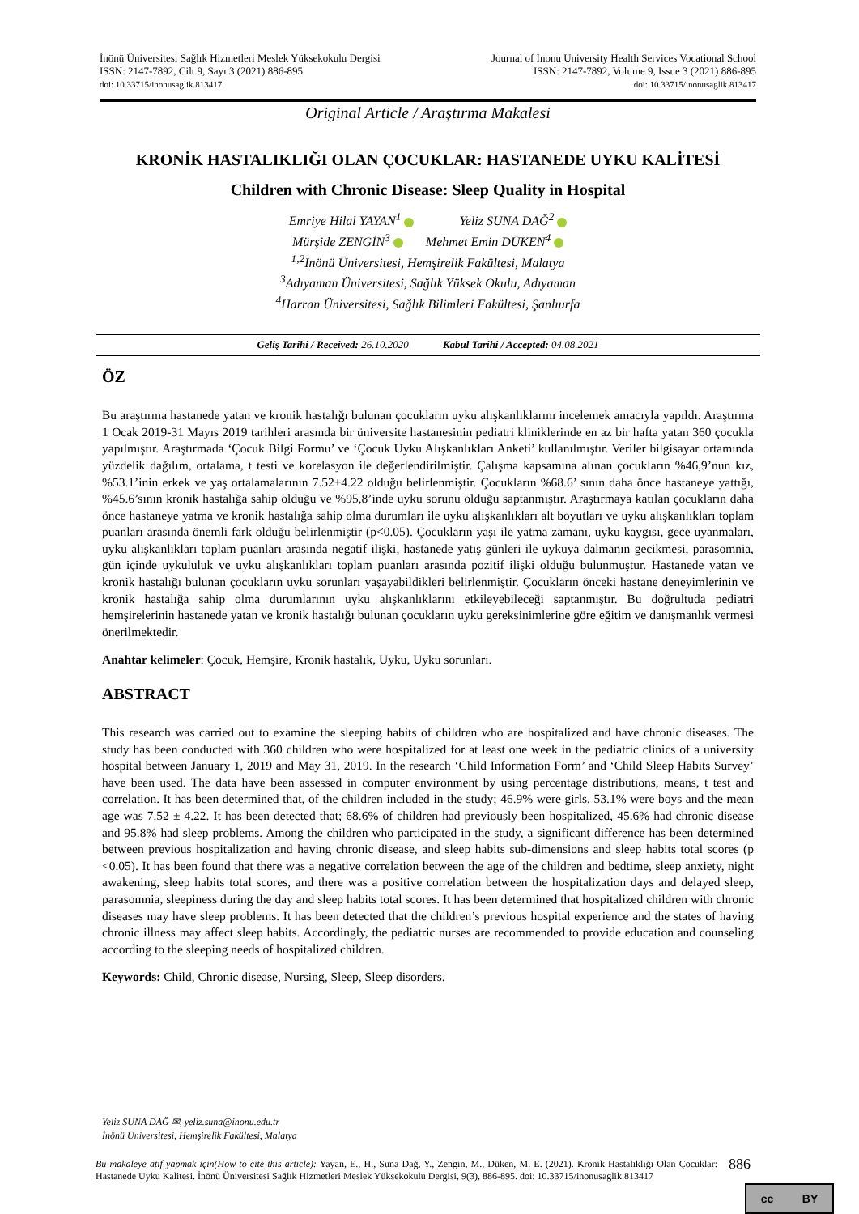İnönü Üniversitesi Sağlık Hizmetleri Meslek Yüksekokulu Dergisi
ISSN: 2147-7892, Cilt 9, Sayı 3 (2021) 886-895
doi: 10.33715/inonusaglik.813417
Journal of Inonu University Health Services Vocational School
ISSN: 2147-7892, Volume 9, Issue 3 (2021) 886-895
doi: 10.33715/inonusaglik.813417
Original Article / Araştırma Makalesi
KRONİK HASTALIKLIĞI OLAN ÇOCUKLAR: HASTANEDE UYKU KALİTESİ
Children with Chronic Disease: Sleep Quality in Hospital
Emriye Hilal YAYAN<sup>1</sup> Yeliz SUNA DAĞ<sup>2</sup>
Mürşide ZENGİN<sup>3</sup> Mehmet Emin DÜKEN<sup>4</sup>
<sup>1,2</sup>İnönü Üniversitesi, Hemşirelik Fakültesi, Malatya
<sup>3</sup> Adıyaman Üniversitesi, Sağlık Yüksek Okulu, Adıyaman
<sup>4</sup> Harran Üniversitesi, Sağlık Bilimleri Fakültesi, Şanlıurfa
Geliş Tarihi / Received: 26.10.2020 Kabul Tarihi / Accepted: 04.08.2021
ÖZ
Bu araştırma hastanede yatan ve kronik hastalığı bulunan çocukların uyku alışkanlıklarını incelemek amacıyla yapıldı. Araştırma 1 Ocak 2019-31 Mayıs 2019 tarihleri arasında bir üniversite hastanesinin pediatri kliniklerinde en az bir hafta yatan 360 çocukla yapılmıştır. Araştırmada ‘Çocuk Bilgi Formu’ ve ‘Çocuk Uyku Alışkanlıkları Anketi’ kullanılmıştır. Veriler bilgisayar ortamında yüzdelik dağılım, ortalama, t testi ve korelasyon ile değerlendirilmiştir. Çalışma kapsamına alınan çocukların %46,9’nun kız, %53.1’inin erkek ve yaş ortalamalarının 7.52±4.22 olduğu belirlenmiştir. Çocukların %68.6’ sının daha önce hastaneye yattığı, %45.6’sının kronik hastalığa sahip olduğu ve %95,8’inde uyku sorunu olduğu saptanmıştır. Araştırmaya katılan çocukların daha önce hastaneye yatma ve kronik hastalığa sahip olma durumları ile uyku alışkanlıkları alt boyutları ve uyku alışkanlıkları toplam puanları arasında önemli fark olduğu belirlenmiştir (p<0.05). Çocukların yaşı ile yatma zamanı, uyku kaygısı, gece uyanmaları, uyku alışkanlıkları toplam puanları arasında negatif ilişki, hastanede yatış günleri ile uykuya dalmanın gecikmesi, parasomnia, gün içinde uykululuk ve uyku alışkanlıkları toplam puanları arasında pozitif ilişki olduğu bulunmuştur. Hastanede yatan ve kronik hastalığı bulunan çocukların uyku sorunları yaşayabildikleri belirlenmiştir. Çocukların önceki hastane deneyimlerinin ve kronik hastalığa sahip olma durumlarının uyku alışkanlıklarını etkileyebileceği saptanmıştır. Bu doğrultuda pediatri hemşirelerinin hastanede yatan ve kronik hastalığı bulunan çocukların uyku gereksinimlerine göre eğitim ve danışmanlık vermesi önerilmektedir.
Anahtar kelimeler: Çocuk, Hemşire, Kronik hastalık, Uyku, Uyku sorunları.
ABSTRACT
This research was carried out to examine the sleeping habits of children who are hospitalized and have chronic diseases. The study has been conducted with 360 children who were hospitalized for at least one week in the pediatric clinics of a university hospital between January 1, 2019 and May 31, 2019. In the research ‘Child Information Form’ and ‘Child Sleep Habits Survey’ have been used. The data have been assessed in computer environment by using percentage distributions, means, t test and correlation. It has been determined that, of the children included in the study; 46.9% were girls, 53.1% were boys and the mean age was 7.52 ± 4.22. It has been detected that; 68.6% of children had previously been hospitalized, 45.6% had chronic disease and 95.8% had sleep problems. Among the children who participated in the study, a significant difference has been determined between previous hospitalization and having chronic disease, and sleep habits sub-dimensions and sleep habits total scores (p <0.05). It has been found that there was a negative correlation between the age of the children and bedtime, sleep anxiety, night awakening, sleep habits total scores, and there was a positive correlation between the hospitalization days and delayed sleep, parasomnia, sleepiness during the day and sleep habits total scores. It has been determined that hospitalized children with chronic diseases may have sleep problems. It has been detected that the children’s previous hospital experience and the states of having chronic illness may affect sleep habits. Accordingly, the pediatric nurses are recommended to provide education and counseling according to the sleeping needs of hospitalized children.
Keywords: Child, Chronic disease, Nursing, Sleep, Sleep disorders.
Yeliz SUNA DAĞ ✉, yeliz.suna@inonu.edu.tr
İnönü Üniversitesi, Hemşirelik Fakültesi, Malatya
Bu makaleye atıf yapmak için(How to cite this article): Yayan, E., H., Suna Dağ, Y., Zengin, M., Düken, M. E. (2021). Kronik Hastalıklığı Olan Çocuklar: Hastanede Uyku Kalitesi. İnönü Üniversitesi Sağlık Hizmetleri Meslek Yüksekokulu Dergisi, 9(3), 886-895. doi: 10.33715/inonusaglik.813417
886
cc BY